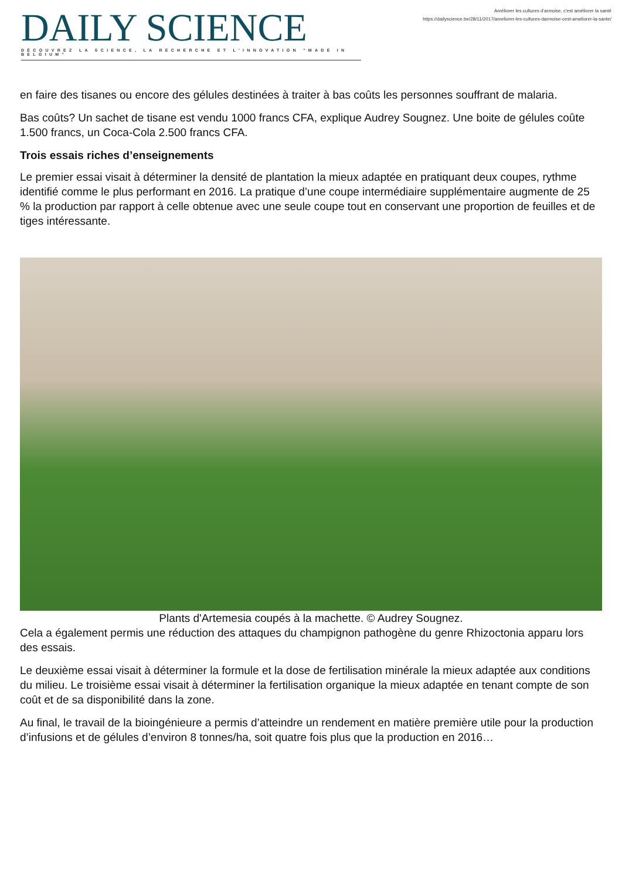DAILY SCIENCE
DÉCOUVREZ LA SCIENCE, LA RECHERCHE ET L'INNOVATION "MADE IN BELGIUM"
Améliorer les cultures d'armoise, c'est améliorer la santé
https://dailyscience.be/28/11/2017/ameliorer-les-cultures-darmoise-cest-ameliorer-la-sante/
en faire des tisanes ou encore des gélules destinées à traiter à bas coûts les personnes souffrant de malaria.
Bas coûts? Un sachet de tisane est vendu 1000 francs CFA, explique Audrey Sougnez. Une boite de gélules coûte 1.500 francs, un Coca-Cola 2.500 francs CFA.
Trois essais riches d’enseignements
Le premier essai visait à déterminer la densité de plantation la mieux adaptée en pratiquant deux coupes, rythme identifié comme le plus performant en 2016. La pratique d’une coupe intermédiaire supplémentaire augmente de 25 % la production par rapport à celle obtenue avec une seule coupe tout en conservant une proportion de feuilles et de tiges intéressante.
Plants d'Artemesia coupés à la machette. © Audrey Sougnez.
Cela a également permis une réduction des attaques du champignon pathogène du genre Rhizoctonia apparu lors des essais.
Le deuxième essai visait à déterminer la formule et la dose de fertilisation minérale la mieux adaptée aux conditions du milieu. Le troisième essai visait à déterminer la fertilisation organique la mieux adaptée en tenant compte de son coût et de sa disponibilité dans la zone.
Au final, le travail de la bioingénieure a permis d’atteindre un rendement en matière première utile pour la production d’infusions et de gélules d’environ 8 tonnes/ha, soit quatre fois plus que la production en 2016…